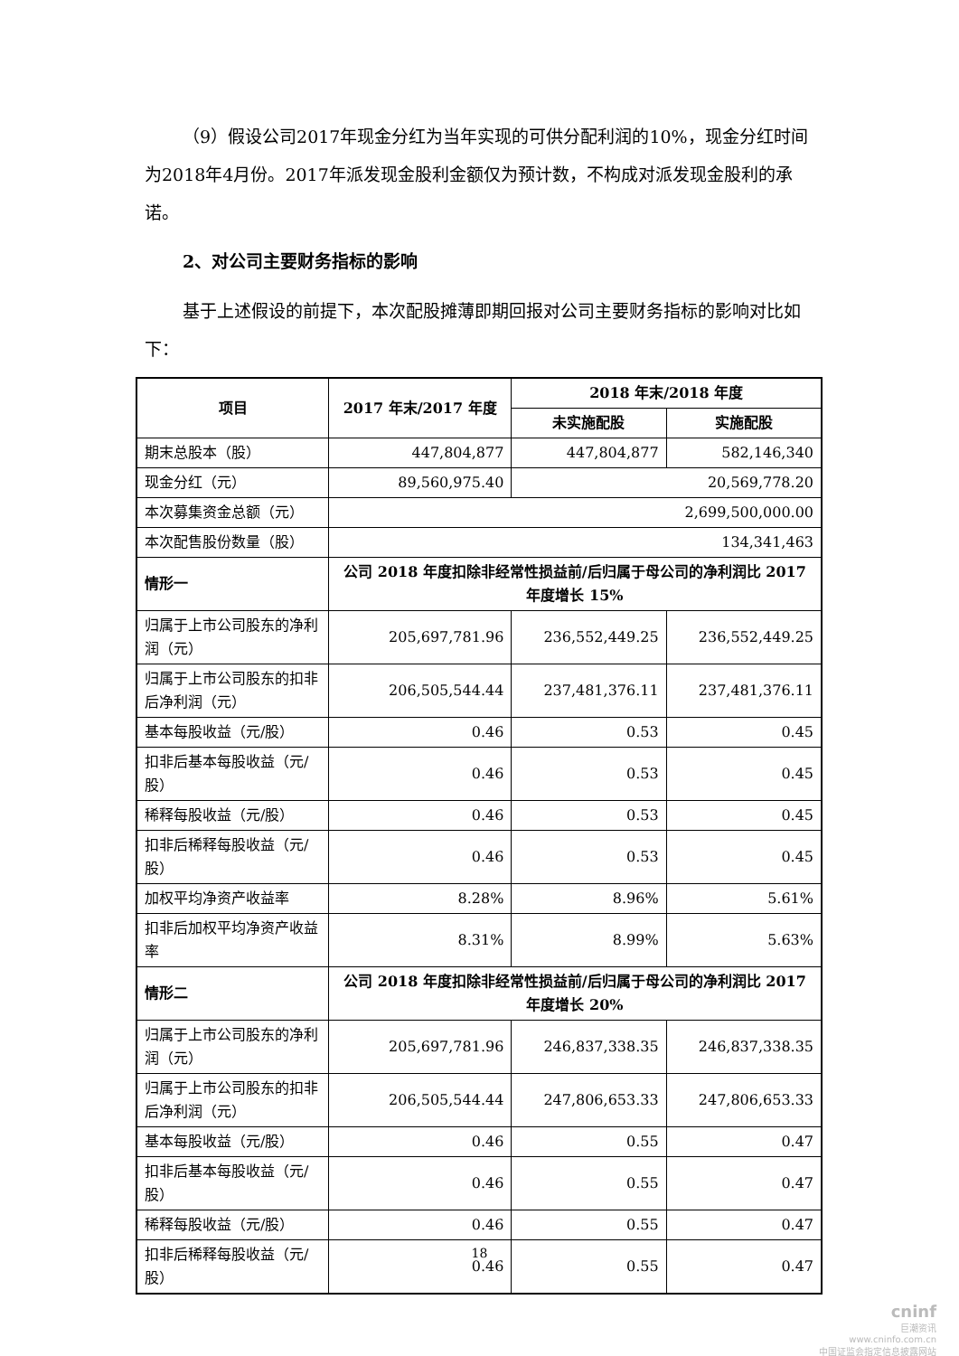（9）假设公司2017年现金分红为当年实现的可供分配利润的10%，现金分红时间为2018年4月份。2017年派发现金股利金额仅为预计数，不构成对派发现金股利的承诺。
2、对公司主要财务指标的影响
基于上述假设的前提下，本次配股摊薄即期回报对公司主要财务指标的影响对比如下：
| 项目 | 2017 年末/2017 年度 | 2018 年末/2018 年度 | |
| --- | --- | --- | --- |
| | | 未实施配股 | 实施配股 |
| 期末总股本（股） | 447,804,877 | 447,804,877 | 582,146,340 |
| 现金分红（元） | 89,560,975.40 | 20,569,778.20 | |
| 本次募集资金总额（元） | 2,699,500,000.00 | | |
| 本次配售股份数量（股） | 134,341,463 | | |
| 情形一 | 公司 2018 年度扣除非经常性损益前/后归属于母公司的净利润比 2017 年度增长 15% | | |
| 归属于上市公司股东的净利润（元） | 205,697,781.96 | 236,552,449.25 | 236,552,449.25 |
| 归属于上市公司股东的扣非后净利润（元） | 206,505,544.44 | 237,481,376.11 | 237,481,376.11 |
| 基本每股收益（元/股） | 0.46 | 0.53 | 0.45 |
| 扣非后基本每股收益（元/股） | 0.46 | 0.53 | 0.45 |
| 稀释每股收益（元/股） | 0.46 | 0.53 | 0.45 |
| 扣非后稀释每股收益（元/股） | 0.46 | 0.53 | 0.45 |
| 加权平均净资产收益率 | 8.28% | 8.96% | 5.61% |
| 扣非后加权平均净资产收益率 | 8.31% | 8.99% | 5.63% |
| 情形二 | 公司 2018 年度扣除非经常性损益前/后归属于母公司的净利润比 2017 年度增长 20% | | |
| 归属于上市公司股东的净利润（元） | 205,697,781.96 | 246,837,338.35 | 246,837,338.35 |
| 归属于上市公司股东的扣非后净利润（元） | 206,505,544.44 | 247,806,653.33 | 247,806,653.33 |
| 基本每股收益（元/股） | 0.46 | 0.55 | 0.47 |
| 扣非后基本每股收益（元/股） | 0.46 | 0.55 | 0.47 |
| 稀释每股收益（元/股） | 0.46 | 0.55 | 0.47 |
| 扣非后稀释每股收益（元/股） | 0.46 | 0.55 | 0.47 |
18
cninf
巨潮资讯
www.cninfo.com.cn
中国证监会指定信息披露网站